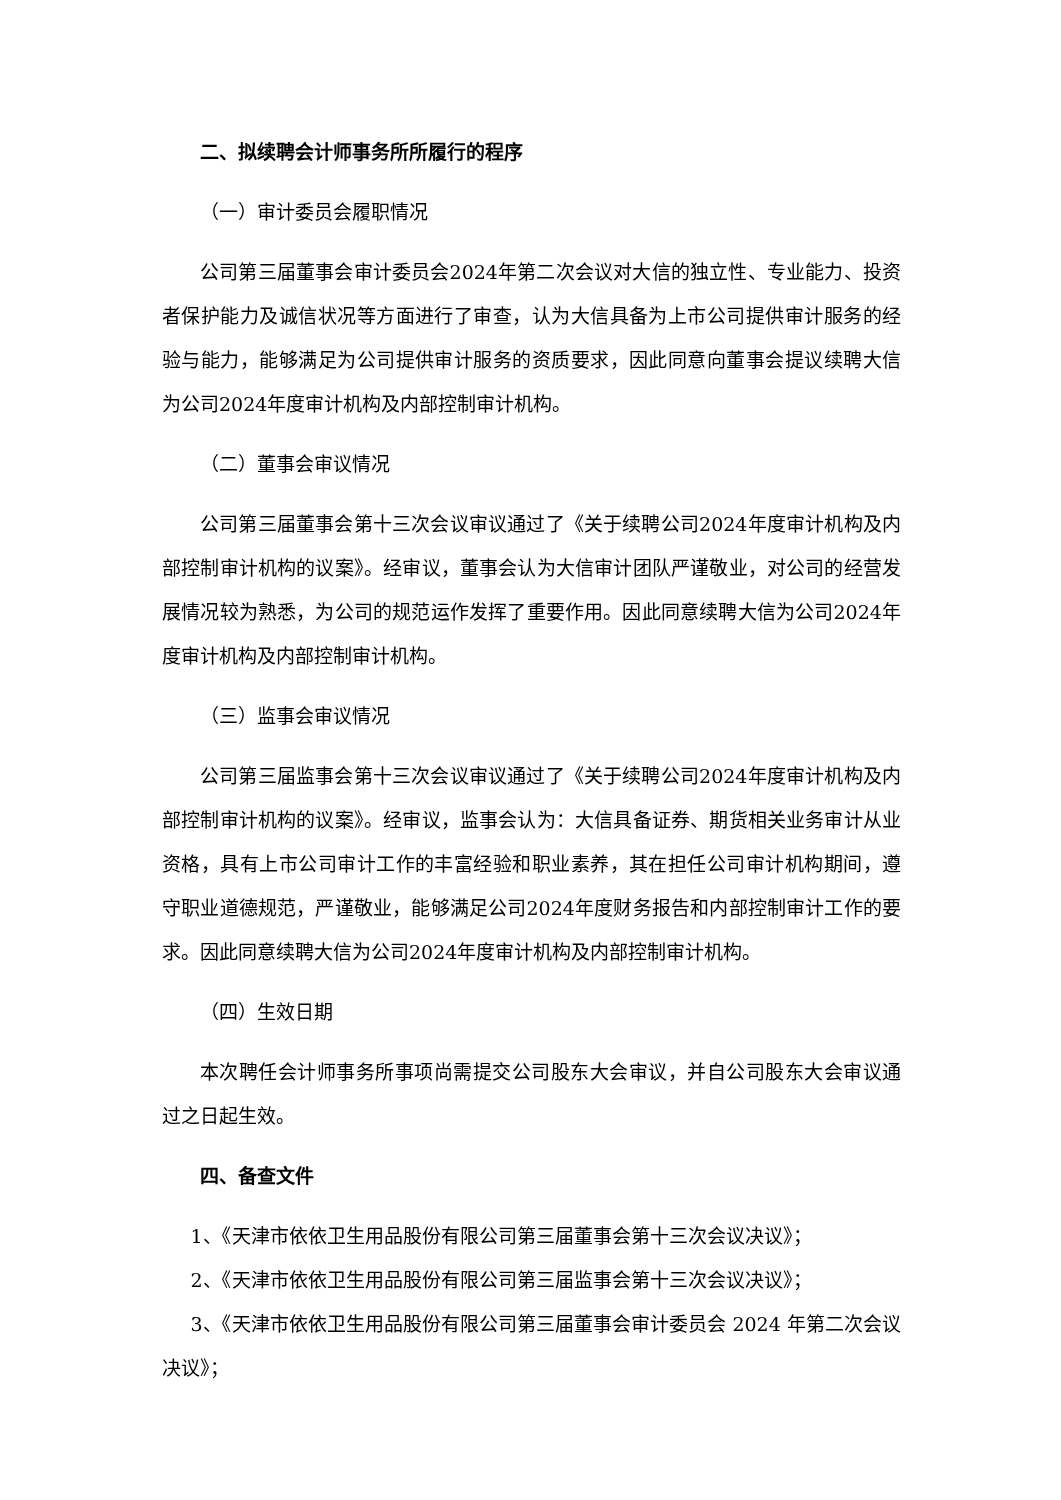二、拟续聘会计师事务所所履行的程序
（一）审计委员会履职情况
公司第三届董事会审计委员会2024年第二次会议对大信的独立性、专业能力、投资者保护能力及诚信状况等方面进行了审查，认为大信具备为上市公司提供审计服务的经验与能力，能够满足为公司提供审计服务的资质要求，因此同意向董事会提议续聘大信为公司2024年度审计机构及内部控制审计机构。
（二）董事会审议情况
公司第三届董事会第十三次会议审议通过了《关于续聘公司2024年度审计机构及内部控制审计机构的议案》。经审议，董事会认为大信审计团队严谨敬业，对公司的经营发展情况较为熟悉，为公司的规范运作发挥了重要作用。因此同意续聘大信为公司2024年度审计机构及内部控制审计机构。
（三）监事会审议情况
公司第三届监事会第十三次会议审议通过了《关于续聘公司2024年度审计机构及内部控制审计机构的议案》。经审议，监事会认为：大信具备证券、期货相关业务审计从业资格，具有上市公司审计工作的丰富经验和职业素养，其在担任公司审计机构期间，遵守职业道德规范，严谨敬业，能够满足公司2024年度财务报告和内部控制审计工作的要求。因此同意续聘大信为公司2024年度审计机构及内部控制审计机构。
（四）生效日期
本次聘任会计师事务所事项尚需提交公司股东大会审议，并自公司股东大会审议通过之日起生效。
四、备查文件
1、《天津市依依卫生用品股份有限公司第三届董事会第十三次会议决议》；
2、《天津市依依卫生用品股份有限公司第三届监事会第十三次会议决议》；
3、《天津市依依卫生用品股份有限公司第三届董事会审计委员会 2024 年第二次会议决议》；